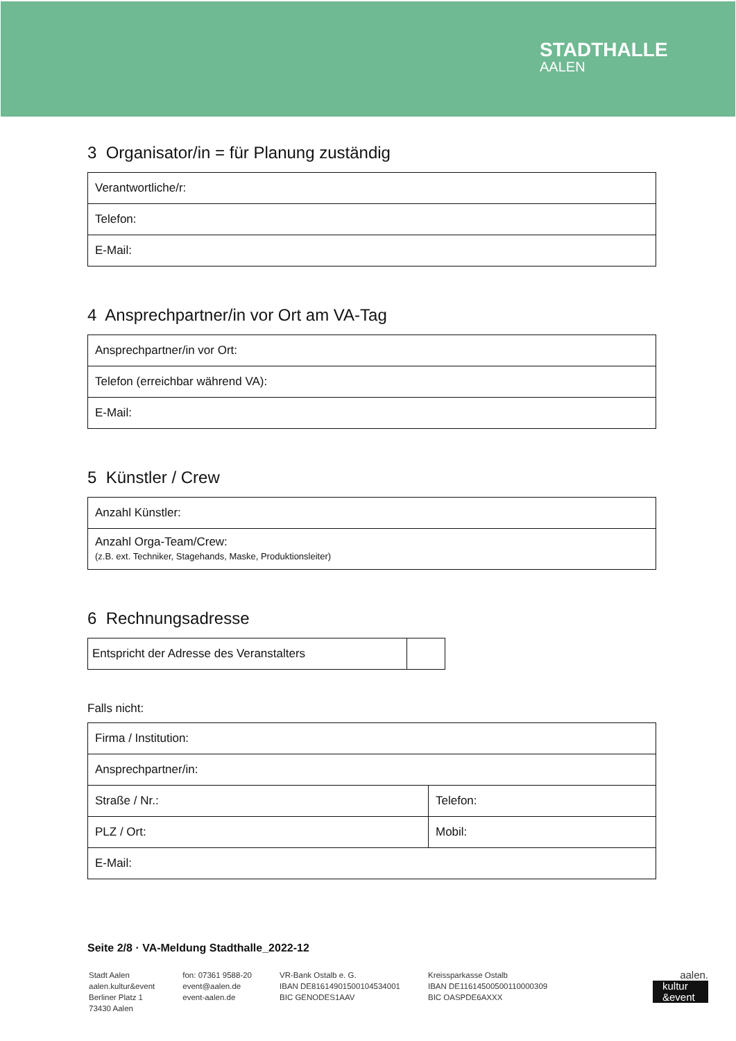STADTHALLE
AALEN
3 Organisator/in = für Planung zuständig
| Verantwortliche/r: |
| Telefon: |
| E-Mail: |
4 Ansprechpartner/in vor Ort am VA-Tag
| Ansprechpartner/in vor Ort: |
| Telefon (erreichbar während VA): |
| E-Mail: |
5 Künstler / Crew
| Anzahl Künstler: |
| Anzahl Orga-Team/Crew: (z.B. ext. Techniker, Stagehands, Maske, Produktionsleiter) |
6 Rechnungsadresse
| Entspricht der Adresse des Veranstalters | |
Falls nicht:
| Firma / Institution: | |
| Ansprechpartner/in: | |
| Straße / Nr.: | Telefon: |
| PLZ / Ort: | Mobil: |
| E-Mail: | |
Seite 2/8 · VA-Meldung Stadthalle_2022-12
Stadt Aalen
aalen.kultur&event
Berliner Platz 1
73430 Aalen
fon: 07361 9588-20
event@aalen.de
event-aalen.de
VR-Bank Ostalb e. G.
IBAN DE81614901500104534001
BIC GENODES1AAV
Kreissparkasse Ostalb
IBAN DE11614500500110000309
BIC OASPDE6AXXX
aalen.
kultur
&event